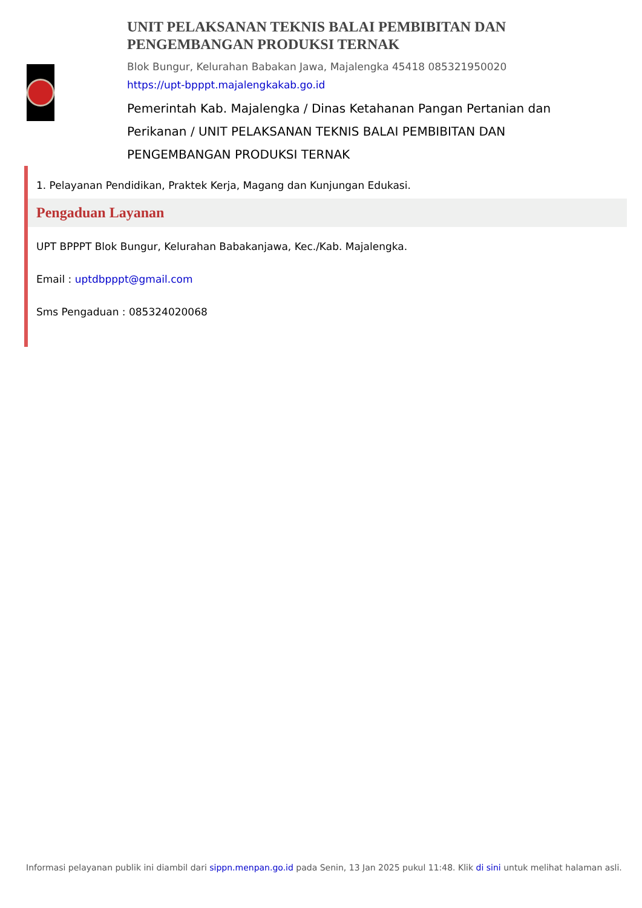UNIT PELAKSANAN TEKNIS BALAI PEMBIBITAN DAN PENGEMBANGAN PRODUKSI TERNAK
Blok Bungur, Kelurahan Babakan Jawa, Majalengka 45418 085321950020
https://upt-bpppt.majalengkakab.go.id
Pemerintah Kab. Majalengka / Dinas Ketahanan Pangan Pertanian dan Perikanan / UNIT PELAKSANAN TEKNIS BALAI PEMBIBITAN DAN PENGEMBANGAN PRODUKSI TERNAK
1. Pelayanan Pendidikan, Praktek Kerja, Magang dan Kunjungan Edukasi.
Pengaduan Layanan
UPT BPPPT Blok Bungur, Kelurahan Babakanjawa, Kec./Kab. Majalengka.
Email : uptdbpppt@gmail.com
Sms Pengaduan : 085324020068
Informasi pelayanan publik ini diambil dari sippn.menpan.go.id pada Senin, 13 Jan 2025 pukul 11:48. Klik di sini untuk melihat halaman asli.